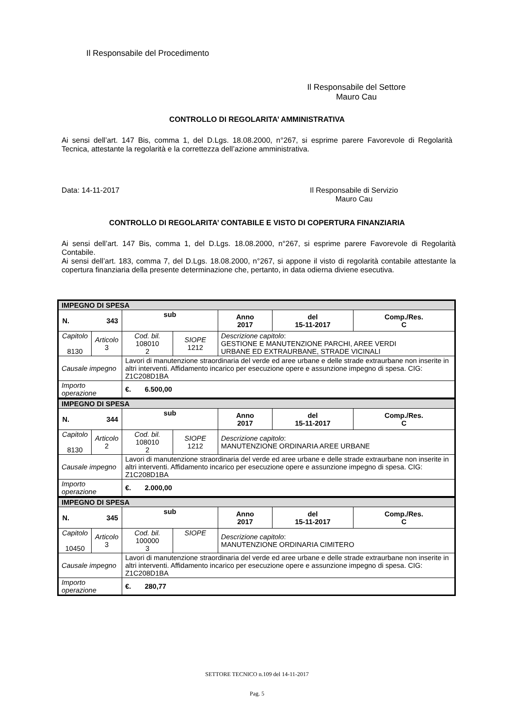Il Responsabile del Procedimento
Il Responsabile del Settore
Mauro Cau
CONTROLLO DI REGOLARITA’ AMMINISTRATIVA
Ai sensi dell’art. 147 Bis, comma 1, del D.Lgs. 18.08.2000, n°267, si esprime parere Favorevole di Regolarità Tecnica, attestante la regolarità e la correttezza dell’azione amministrativa.
Data: 14-11-2017
Il Responsabile di Servizio
Mauro Cau
CONTROLLO DI REGOLARITA’ CONTABILE E VISTO DI COPERTURA FINANZIARIA
Ai sensi dell’art. 147 Bis, comma 1, del D.Lgs. 18.08.2000, n°267, si esprime parere Favorevole di Regolarità Contabile.
Ai sensi dell’art. 183, comma 7, del D.Lgs. 18.08.2000, n°267, si appone il visto di regolarità contabile attestante la copertura finanziaria della presente determinazione che, pertanto, in data odierna diviene esecutiva.
| IMPEGNO DI SPESA | | | | | | |
| N. 343 | | sub | | Anno 2017 | del 15-11-2017 | Comp./Res. C |
| Capitolo 8130 | Articolo 3 | Cod. bil. 108010 2 | SIOPE 1212 | Descrizione capitolo : GESTIONE E MANUTENZIONE PARCHI, AREE VERDI URBANE ED EXTRAURBANE, STRADE VICINALI | | |
| Causale impegno | | Lavori di manutenzione straordinaria del verde ed aree urbane e delle strade extraurbane non inserite in altri interventi. Affidamento incarico per esecuzione opere e assunzione impegno di spesa. CIG: Z1C208D1BA | | | | |
| Importo operazione | | €. 6.500,00 | | | | |
| IMPEGNO DI SPESA | | | | | | |
| N. 344 | | sub | | Anno 2017 | del 15-11-2017 | Comp./Res. C |
| Capitolo 8130 | Articolo 2 | Cod. bil. 108010 2 | SIOPE 1212 | Descrizione capitolo : MANUTENZIONE ORDINARIA AREE URBANE | | |
| Causale impegno | | Lavori di manutenzione straordinaria del verde ed aree urbane e delle strade extraurbane non inserite in altri interventi. Affidamento incarico per esecuzione opere e assunzione impegno di spesa. CIG: Z1C208D1BA | | | | |
| Importo operazione | | €. 2.000,00 | | | | |
| IMPEGNO DI SPESA | | | | | | |
| N. 345 | | sub | | Anno 2017 | del 15-11-2017 | Comp./Res. C |
| Capitolo 10450 | Articolo 3 | Cod. bil. 100000 3 | SIOPE | Descrizione capitolo : MANUTENZIONE ORDINARIA CIMITERO | | |
| Causale impegno | | Lavori di manutenzione straordinaria del verde ed aree urbane e delle strade extraurbane non inserite in altri interventi. Affidamento incarico per esecuzione opere e assunzione impegno di spesa. CIG: Z1C208D1BA | | | | |
| Importo operazione | | €. 280,77 | | | | |
SETTORE TECNICO n.109 del 14-11-2017
Pag. 5